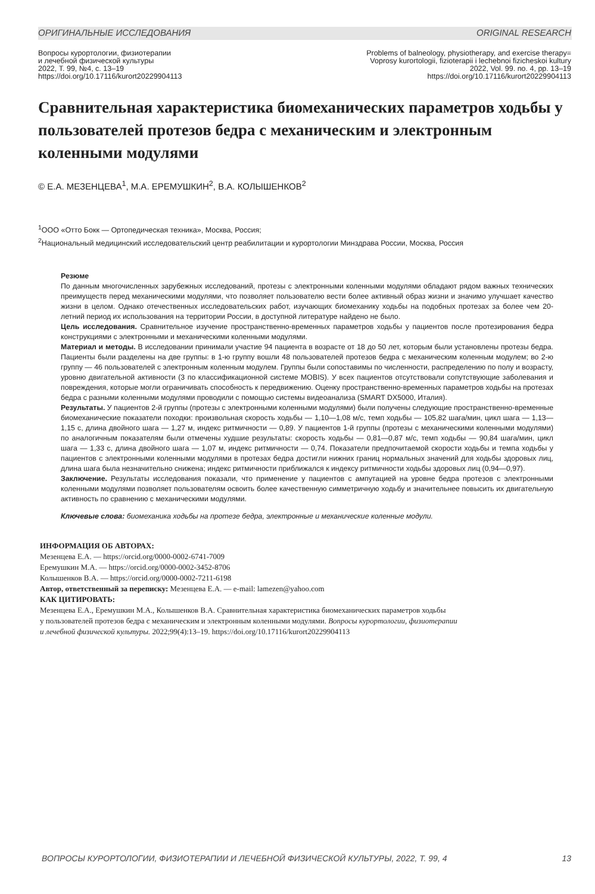ОРИГИНАЛЬНЫЕ ИССЛЕДОВАНИЯ ORIGINAL RESEARCH
Вопросы курортологии, физиотерапии
и лечебной физической культуры
2022, Т. 99, №4, с. 13–19
https://doi.org/10.17116/kurort20229904113
Problems of balneology, physiotherapy, and exercise therapy=
Voprosy kurortologii, fizioterapii i lechebnoi fizicheskoi kultury
2022, Vol. 99. no. 4, pp. 13–19
https://doi.org/10.17116/kurort20229904113
Сравнительная характеристика биомеханических параметров ходьбы у пользователей протезов бедра с механическим и электронным коленными модулями
© Е.А. МЕЗЕНЦЕВА<sup>1</sup>, М.А. ЕРЕМУШКИН<sup>2</sup>, В.А. КОЛЫШЕНКОВ<sup>2</sup>
<sup>1</sup> ООО «Отто Бокк — Ортопедическая техника», Москва, Россия;
<sup>2</sup> Национальный медицинский исследовательский центр реабилитации и курортологии Минздрава России, Москва, Россия
Резюме
По данным многочисленных зарубежных исследований, протезы с электронными коленными модулями обладают рядом важных технических преимуществ перед механическими модулями, что позволяет пользователю вести более активный образ жизни и значимо улучшает качество жизни в целом. Однако отечественных исследовательских работ, изучающих биомеханику ходьбы на подобных протезах за более чем 20-летний период их использования на территории России, в доступной литературе найдено не было.
Цель исследования. Сравнительное изучение пространственно-временных параметров ходьбы у пациентов после протезирования бедра конструкциями с электронными и механическими коленными модулями.
Материал и методы. В исследовании принимали участие 94 пациента в возрасте от 18 до 50 лет, которым были установлены протезы бедра. Пациенты были разделены на две группы: в 1-ю группу вошли 48 пользователей протезов бедра с механическим коленным модулем; во 2-ю группу — 46 пользователей с электронным коленным модулем. Группы были сопоставимы по численности, распределению по полу и возрасту, уровню двигательной активности (3 по классификационной системе MOBIS). У всех пациентов отсутствовали сопутствующие заболевания и повреждения, которые могли ограничивать способность к передвижению. Оценку пространственно-временных параметров ходьбы на протезах бедра с разными коленными модулями проводили с помощью системы видеоанализа (SMART DX5000, Италия).
Результаты. У пациентов 2-й группы (протезы с электронными коленными модулями) были получены следующие пространственно-временные биомеханические показатели походки: произвольная скорость ходьбы — 1,10—1,08 м/с, темп ходьбы — 105,82 шага/мин, цикл шага — 1,13—1,15 с, длина двойного шага — 1,27 м, индекс ритмичности — 0,89. У пациентов 1-й группы (протезы с механическими коленными модулями) по аналогичным показателям были отмечены худшие результаты: скорость ходьбы — 0,81—0,87 м/с, темп ходьбы — 90,84 шага/мин, цикл шага — 1,33 с, длина двойного шага — 1,07 м, индекс ритмичности — 0,74. Показатели предпочитаемой скорости ходьбы и темпа ходьбы у пациентов с электронными коленными модулями в протезах бедра достигли нижних границ нормальных значений для ходьбы здоровых лиц, длина шага была незначительно снижена; индекс ритмичности приближался к индексу ритмичности ходьбы здоровых лиц (0,94—0,97).
Заключение. Результаты исследования показали, что применение у пациентов с ампутацией на уровне бедра протезов с электронными коленными модулями позволяет пользователям освоить более качественную симметричную ходьбу и значительнее повысить их двигательную активность по сравнению с механическими модулями.
Ключевые слова: биомеханика ходьбы на протезе бедра, электронные и механические коленные модули.
ИНФОРМАЦИЯ ОБ АВТОРАХ:
Мезенцева Е.А. — https://orcid.org/0000-0002-6741-7009
Еремушкин М.А. — https://orcid.org/0000-0002-3452-8706
Колышенков В.А. — https://orcid.org/0000-0002-7211-6198
Автор, ответственный за переписку: Мезенцева Е.А. — e-mail: lamezen@yahoo.com
КАК ЦИТИРОВАТЬ:
Мезенцева Е.А., Еремушкин М.А., Колышенков В.А. Сравнительная характеристика биомеханических параметров ходьбы
у пользователей протезов бедра с механическим и электронным коленными модулями. Вопросы курортологии, физиотерапии
и лечебной физической культуры. 2022;99(4):13–19. https://doi.org/10.17116/kurort20229904113
ВОПРОСЫ КУРОРТОЛОГИИ, ФИЗИОТЕРАПИИ И ЛЕЧЕБНОЙ ФИЗИЧЕСКОЙ КУЛЬТУРЫ, 2022, Т. 99, 4 13